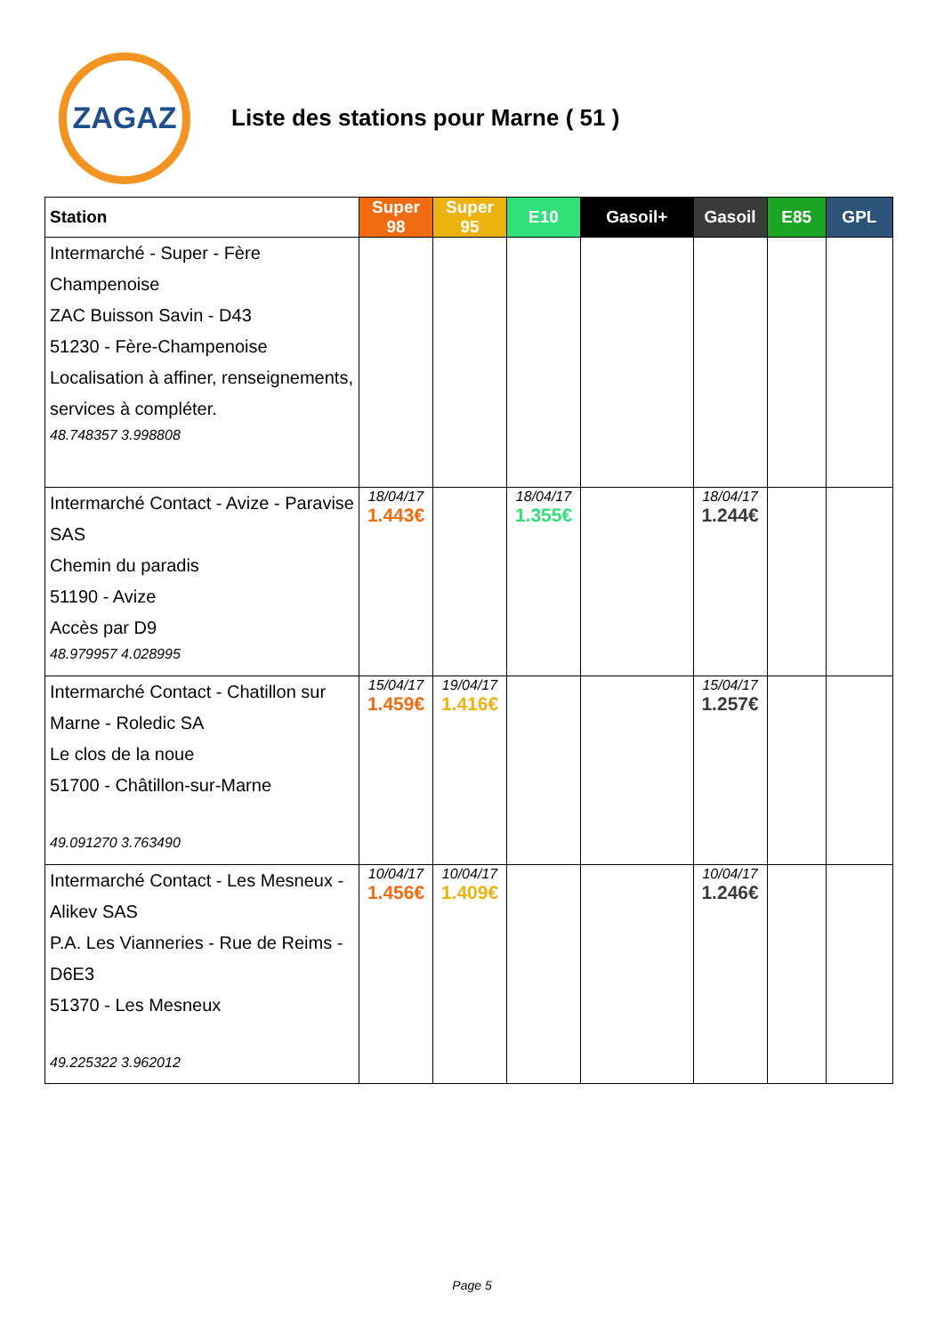ZAGAZ
Liste des stations pour Marne ( 51 )
| Station | Super 98 | Super 95 | E10 | Gasoil+ | Gasoil | E85 | GPL |
| --- | --- | --- | --- | --- | --- | --- | --- |
| Intermarché - Super - Fère Champenoise ZAC Buisson Savin - D43 51230 - Fère-Champenoise Localisation à affiner, renseignements, services à compléter. 48.748357 3.998808 | | | | | | | |
| Intermarché Contact - Avize - Paravise SAS Chemin du paradis 51190 - Avize Accès par D9 48.979957 4.028995 | 18/04/17 1.443€ | | 18/04/17 1.355€ | | 18/04/17 1.244€ | | |
| Intermarché Contact - Chatillon sur Marne - Roledic SA Le clos de la noue 51700 - Châtillon-sur-Marne 49.091270 3.763490 | 15/04/17 1.459€ | 19/04/17 1.416€ | | | 15/04/17 1.257€ | | |
| Intermarché Contact - Les Mesneux - Alikev SAS P.A. Les Vianneries - Rue de Reims - D6E3 51370 - Les Mesneux 49.225322 3.962012 | 10/04/17 1.456€ | 10/04/17 1.409€ | | | 10/04/17 1.246€ | | |
Page 5